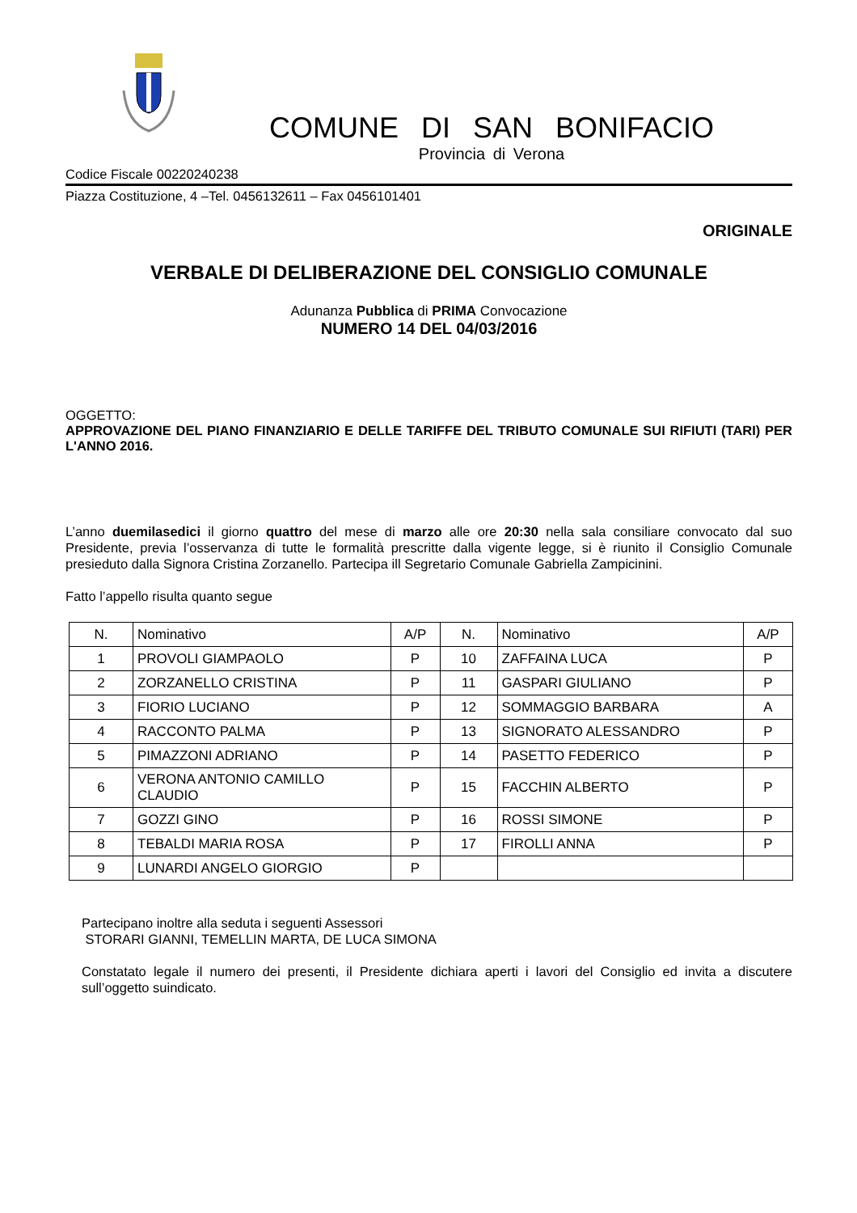COMUNE DI SAN BONIFACIO
Provincia di Verona
Codice Fiscale 00220240238
Piazza Costituzione, 4 –Tel. 0456132611 – Fax 0456101401
ORIGINALE
VERBALE DI DELIBERAZIONE DEL CONSIGLIO COMUNALE
Adunanza Pubblica di PRIMA Convocazione
NUMERO 14 DEL 04/03/2016
OGGETTO:
APPROVAZIONE DEL PIANO FINANZIARIO E DELLE TARIFFE DEL TRIBUTO COMUNALE SUI RIFIUTI (TARI) PER L'ANNO 2016.
L’anno duemilasedici il giorno quattro del mese di marzo alle ore 20:30 nella sala consiliare convocato dal suo Presidente, previa l’osservanza di tutte le formalità prescritte dalla vigente legge, si è riunito il Consiglio Comunale presieduto dalla Signora Cristina Zorzanello. Partecipa ill Segretario Comunale Gabriella Zampicinini.
Fatto l’appello risulta quanto segue
| N. | Nominativo | A/P | N. | Nominativo | A/P |
| --- | --- | --- | --- | --- | --- |
| 1 | PROVOLI GIAMPAOLO | P | 10 | ZAFFAINA LUCA | P |
| 2 | ZORZANELLO CRISTINA | P | 11 | GASPARI GIULIANO | P |
| 3 | FIORIO LUCIANO | P | 12 | SOMMAGGIO BARBARA | A |
| 4 | RACCONTO PALMA | P | 13 | SIGNORATO ALESSANDRO | P |
| 5 | PIMAZZONI ADRIANO | P | 14 | PASETTO FEDERICO | P |
| 6 | VERONA ANTONIO CAMILLO CLAUDIO | P | 15 | FACCHIN ALBERTO | P |
| 7 | GOZZI GINO | P | 16 | ROSSI SIMONE | P |
| 8 | TEBALDI MARIA ROSA | P | 17 | FIROLLI ANNA | P |
| 9 | LUNARDI ANGELO GIORGIO | P | | | |
Partecipano inoltre alla seduta i seguenti Assessori
STORARI GIANNI, TEMELLIN MARTA, DE LUCA SIMONA
Constatato legale il numero dei presenti, il Presidente dichiara aperti i lavori del Consiglio ed invita a discutere sull’oggetto suindicato.